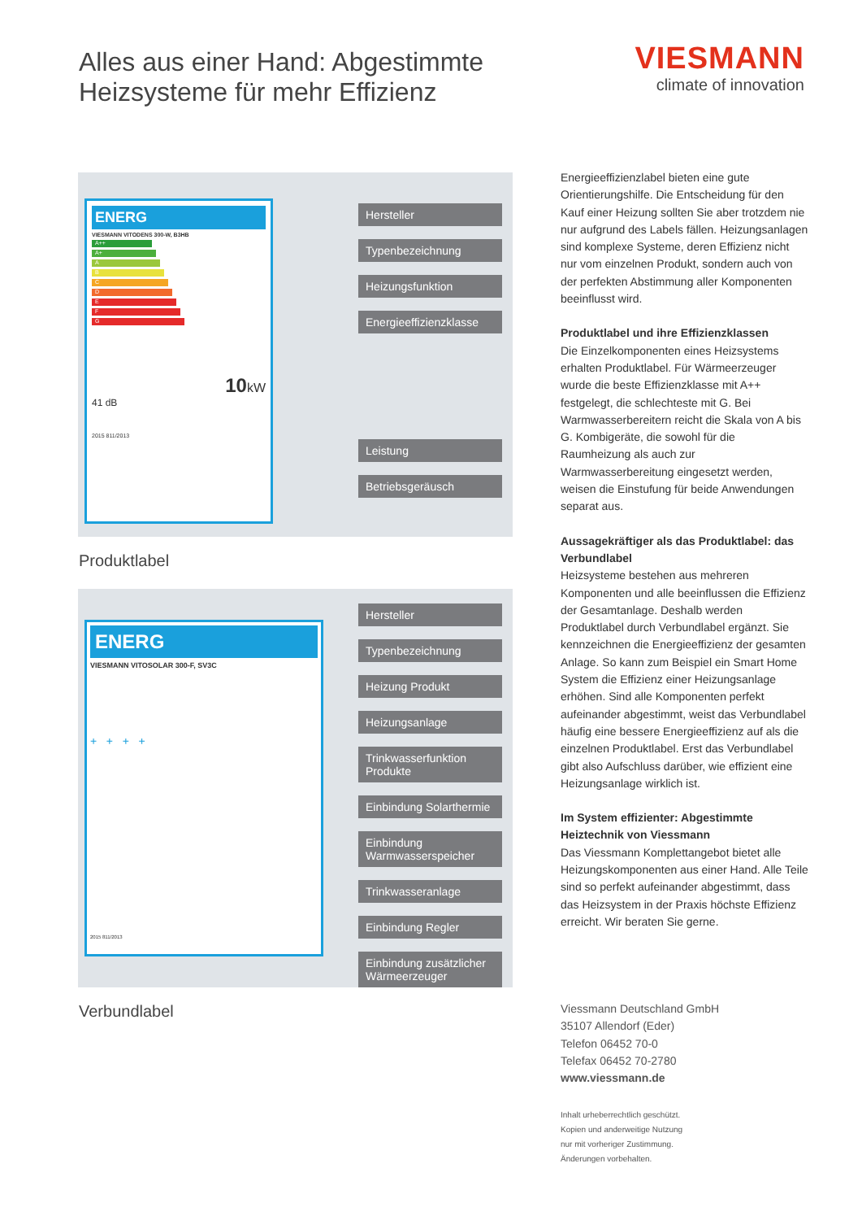Alles aus einer Hand: Abgestimmte
Heizsysteme für mehr Effizienz
VIESMANN
climate of innovation
ENERG
VIESMANN VITODENS 300-W, B3HB
A++
A+
A
B
C
D
E
F
G
10kW
41 dB
2015 811/2013
Hersteller
Typenbezeichnung
Heizungsfunktion
Energieeffizienzklasse
Leistung
Betriebsgeräusch
Produktlabel
ENERG
VIESMANN VITOSOLAR 300-F, SV3C
+ + + +
2015 811/2013
Hersteller
Typenbezeichnung
Heizung Produkt
Heizungsanlage
Trinkwasserfunktion Produkte
Einbindung Solarthermie
Einbindung Warmwasserspeicher
Trinkwasseranlage
Einbindung Regler
Einbindung zusätzlicher Wärmeerzeuger
Verbundlabel
Energieeffizienzlabel bieten eine gute Orientierungshilfe. Die Entscheidung für den Kauf einer Heizung sollten Sie aber trotzdem nie nur aufgrund des Labels fällen. Heizungsanlagen sind komplexe Systeme, deren Effizienz nicht nur vom einzelnen Produkt, sondern auch von der perfekten Abstimmung aller Komponenten beeinflusst wird.
Produktlabel und ihre Effizienzklassen
Die Einzelkomponenten eines Heizsystems erhalten Produktlabel. Für Wärmeerzeuger wurde die beste Effizienzklasse mit A++ festgelegt, die schlechteste mit G. Bei Warmwasserbereitern reicht die Skala von A bis G. Kombigeräte, die sowohl für die Raumheizung als auch zur Warmwasserbereitung eingesetzt werden, weisen die Einstufung für beide Anwendungen separat aus.
Aussagekräftiger als das Produktlabel: das Verbundlabel
Heizsysteme bestehen aus mehreren Komponenten und alle beeinflussen die Effizienz der Gesamtanlage. Deshalb werden Produktlabel durch Verbundlabel ergänzt. Sie kennzeichnen die Energieeffizienz der gesamten Anlage. So kann zum Beispiel ein Smart Home System die Effizienz einer Heizungsanlage erhöhen. Sind alle Komponenten perfekt aufeinander abgestimmt, weist das Verbundlabel häufig eine bessere Energieeffizienz auf als die einzelnen Produktlabel. Erst das Verbundlabel gibt also Aufschluss darüber, wie effizient eine Heizungsanlage wirklich ist.
Im System effizienter: Abgestimmte Heiztechnik von Viessmann
Das Viessmann Komplettangebot bietet alle Heizungskomponenten aus einer Hand. Alle Teile sind so perfekt aufeinander abgestimmt, dass das Heizsystem in der Praxis höchste Effizienz erreicht. Wir beraten Sie gerne.
Viessmann Deutschland GmbH
35107 Allendorf (Eder)
Telefon 06452 70-0
Telefax 06452 70-2780
www.viessmann.de
Inhalt urheberrechtlich geschützt.
Kopien und anderweitige Nutzung
nur mit vorheriger Zustimmung.
Änderungen vorbehalten.